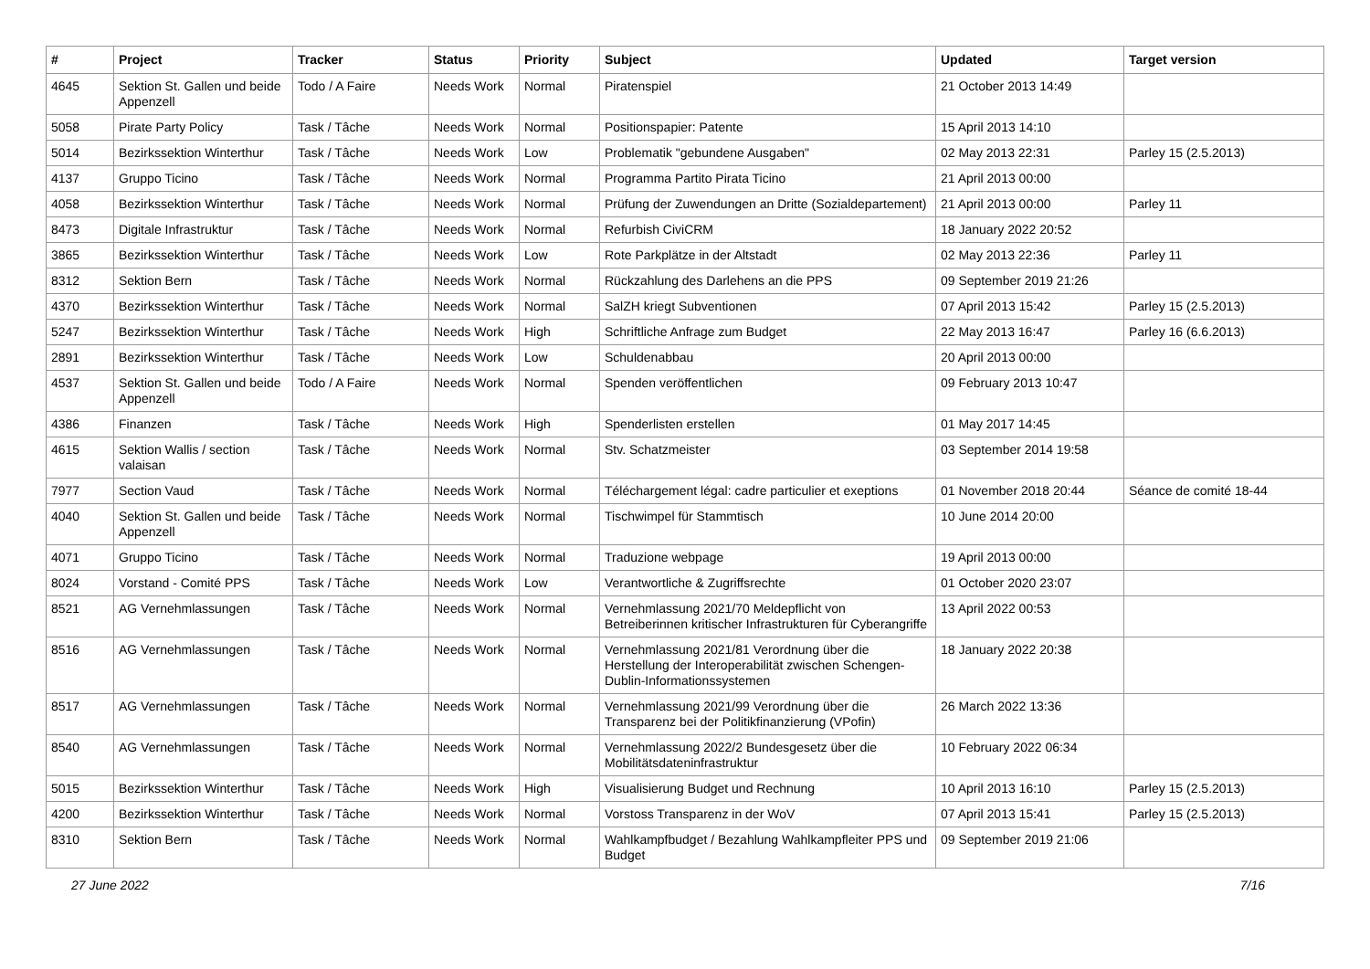| # | Project | Tracker | Status | Priority | Subject | Updated | Target version |
| --- | --- | --- | --- | --- | --- | --- | --- |
| 4645 | Sektion St. Gallen und beide Appenzell | Todo / A Faire | Needs Work | Normal | Piratenspiel | 21 October 2013 14:49 | |
| 5058 | Pirate Party Policy | Task / Tâche | Needs Work | Normal | Positionspapier: Patente | 15 April 2013 14:10 | |
| 5014 | Bezirkssektion Winterthur | Task / Tâche | Needs Work | Low | Problematik "gebundene Ausgaben" | 02 May 2013 22:31 | Parley 15 (2.5.2013) |
| 4137 | Gruppo Ticino | Task / Tâche | Needs Work | Normal | Programma Partito Pirata Ticino | 21 April 2013 00:00 | |
| 4058 | Bezirkssektion Winterthur | Task / Tâche | Needs Work | Normal | Prüfung der Zuwendungen an Dritte (Sozialdepartement) | 21 April 2013 00:00 | Parley 11 |
| 8473 | Digitale Infrastruktur | Task / Tâche | Needs Work | Normal | Refurbish CiviCRM | 18 January 2022 20:52 | |
| 3865 | Bezirkssektion Winterthur | Task / Tâche | Needs Work | Low | Rote Parkplätze in der Altstadt | 02 May 2013 22:36 | Parley 11 |
| 8312 | Sektion Bern | Task / Tâche | Needs Work | Normal | Rückzahlung des Darlehens an die PPS | 09 September 2019 21:26 | |
| 4370 | Bezirkssektion Winterthur | Task / Tâche | Needs Work | Normal | SalZH kriegt Subventionen | 07 April 2013 15:42 | Parley 15 (2.5.2013) |
| 5247 | Bezirkssektion Winterthur | Task / Tâche | Needs Work | High | Schriftliche Anfrage zum Budget | 22 May 2013 16:47 | Parley 16 (6.6.2013) |
| 2891 | Bezirkssektion Winterthur | Task / Tâche | Needs Work | Low | Schuldenabbau | 20 April 2013 00:00 | |
| 4537 | Sektion St. Gallen und beide Appenzell | Todo / A Faire | Needs Work | Normal | Spenden veröffentlichen | 09 February 2013 10:47 | |
| 4386 | Finanzen | Task / Tâche | Needs Work | High | Spenderlisten erstellen | 01 May 2017 14:45 | |
| 4615 | Sektion Wallis / section valaisan | Task / Tâche | Needs Work | Normal | Stv. Schatzmeister | 03 September 2014 19:58 | |
| 7977 | Section Vaud | Task / Tâche | Needs Work | Normal | Téléchargement légal: cadre particulier et exeptions | 01 November 2018 20:44 | Séance de comité 18-44 |
| 4040 | Sektion St. Gallen und beide Appenzell | Task / Tâche | Needs Work | Normal | Tischwimpel für Stammtisch | 10 June 2014 20:00 | |
| 4071 | Gruppo Ticino | Task / Tâche | Needs Work | Normal | Traduzione webpage | 19 April 2013 00:00 | |
| 8024 | Vorstand - Comité PPS | Task / Tâche | Needs Work | Low | Verantwortliche & Zugriffsrechte | 01 October 2020 23:07 | |
| 8521 | AG Vernehmlassungen | Task / Tâche | Needs Work | Normal | Vernehmlassung 2021/70 Meldepflicht von Betreiberinnen kritischer Infrastrukturen für Cyberangriffe | 13 April 2022 00:53 | |
| 8516 | AG Vernehmlassungen | Task / Tâche | Needs Work | Normal | Vernehmlassung 2021/81 Verordnung über die Herstellung der Interoperabilität zwischen Schengen-Dublin-Informationssystemen | 18 January 2022 20:38 | |
| 8517 | AG Vernehmlassungen | Task / Tâche | Needs Work | Normal | Vernehmlassung 2021/99 Verordnung über die Transparenz bei der Politikfinanzierung (VPofin) | 26 March 2022 13:36 | |
| 8540 | AG Vernehmlassungen | Task / Tâche | Needs Work | Normal | Vernehmlassung 2022/2 Bundesgesetz über die Mobilitätsdateninfrastruktur | 10 February 2022 06:34 | |
| 5015 | Bezirkssektion Winterthur | Task / Tâche | Needs Work | High | Visualisierung Budget und Rechnung | 10 April 2013 16:10 | Parley 15 (2.5.2013) |
| 4200 | Bezirkssektion Winterthur | Task / Tâche | Needs Work | Normal | Vorstoss Transparenz in der WoV | 07 April 2013 15:41 | Parley 15 (2.5.2013) |
| 8310 | Sektion Bern | Task / Tâche | Needs Work | Normal | Wahlkampfbudget / Bezahlung Wahlkampfleiter PPS und Budget | 09 September 2019 21:06 | |
27 June 2022 7/16